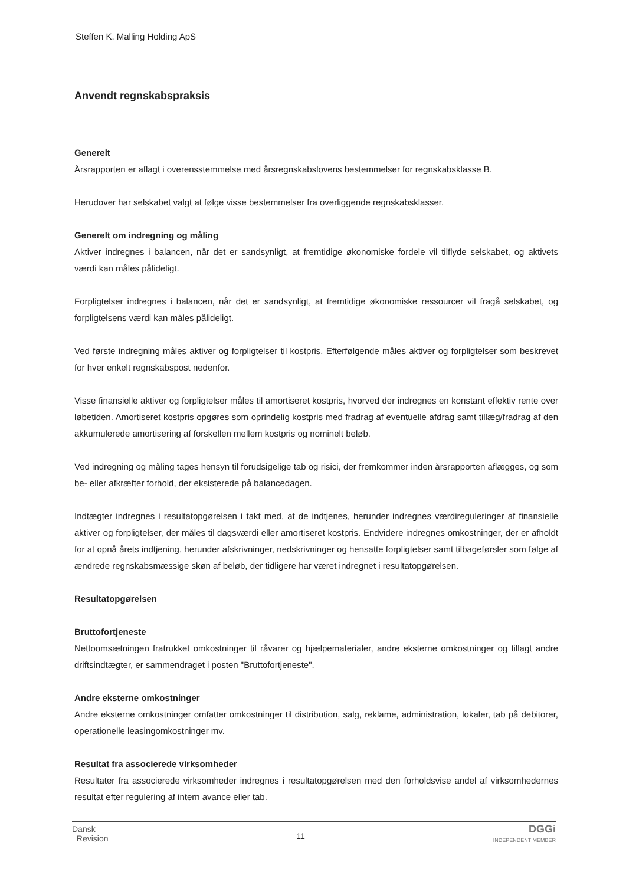Steffen K. Malling Holding ApS
Anvendt regnskabspraksis
Generelt
Årsrapporten er aflagt i overensstemmelse med årsregnskabslovens bestemmelser for regnskabsklasse B.
Herudover har selskabet valgt at følge visse bestemmelser fra overliggende regnskabsklasser.
Generelt om indregning og måling
Aktiver indregnes i balancen, når det er sandsynligt, at fremtidige økonomiske fordele vil tilflyde selskabet, og aktivets værdi kan måles pålideligt.
Forpligtelser indregnes i balancen, når det er sandsynligt, at fremtidige økonomiske ressourcer vil fragå selskabet, og forpligtelsens værdi kan måles pålideligt.
Ved første indregning måles aktiver og forpligtelser til kostpris. Efterfølgende måles aktiver og forpligtelser som beskrevet for hver enkelt regnskabspost nedenfor.
Visse finansielle aktiver og forpligtelser måles til amortiseret kostpris, hvorved der indregnes en konstant effektiv rente over løbetiden. Amortiseret kostpris opgøres som oprindelig kostpris med fradrag af eventuelle afdrag samt tillæg/fradrag af den akkumulerede amortisering af forskellen mellem kostpris og nominelt beløb.
Ved indregning og måling tages hensyn til forudsigelige tab og risici, der fremkommer inden årsrapporten aflægges, og som be- eller afkræfter forhold, der eksisterede på balancedagen.
Indtægter indregnes i resultatopgørelsen i takt med, at de indtjenes, herunder indregnes værdireguleringer af finansielle aktiver og forpligtelser, der måles til dagsværdi eller amortiseret kostpris. Endvidere indregnes omkostninger, der er afholdt for at opnå årets indtjening, herunder afskrivninger, nedskrivninger og hensatte forpligtelser samt tilbageførsler som følge af ændrede regnskabsmæssige skøn af beløb, der tidligere har været indregnet i resultatopgørelsen.
Resultatopgørelsen
Bruttofortjeneste
Nettoomsætningen fratrukket omkostninger til råvarer og hjælpematerialer, andre eksterne omkostninger og tillagt andre driftsindtægter, er sammendraget i posten "Bruttofortjeneste".
Andre eksterne omkostninger
Andre eksterne omkostninger omfatter omkostninger til distribution, salg, reklame, administration, lokaler, tab på debitorer, operationelle leasingomkostninger mv.
Resultat fra associerede virksomheder
Resultater fra associerede virksomheder indregnes i resultatopgørelsen med den forholdsvise andel af virksomhedernes resultat efter regulering af intern avance eller tab.
Dansk
Revision
11
DGGi
INDEPENDENT MEMBER